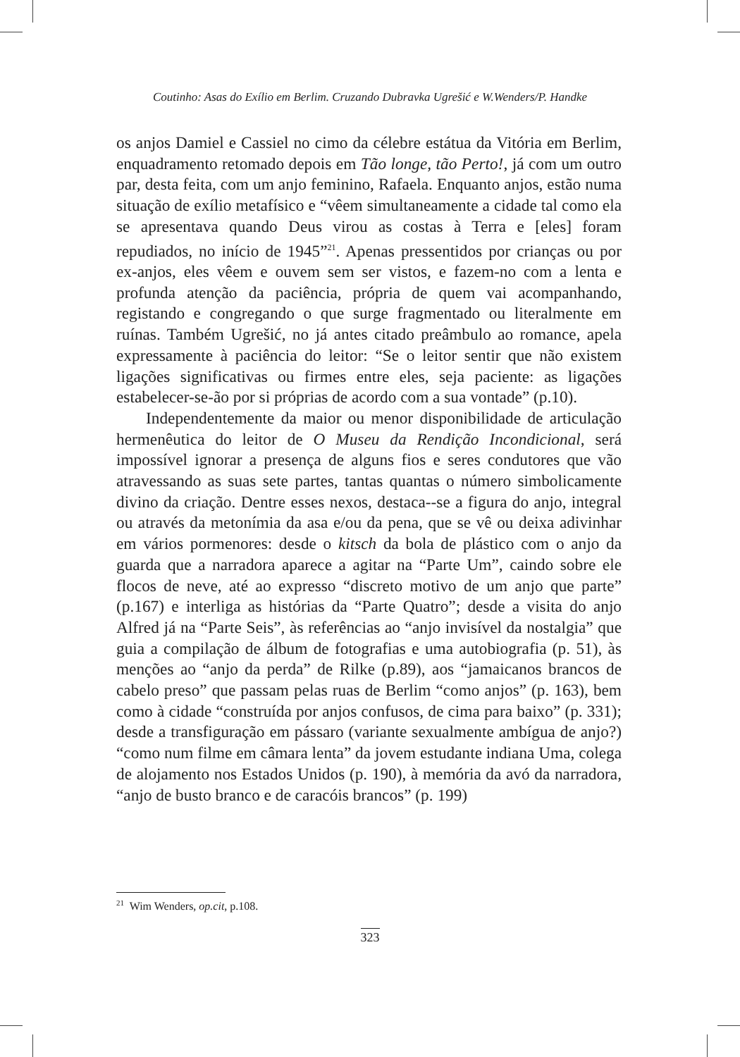Coutinho: Asas do Exílio em Berlim. Cruzando Dubravka Ugrešić e W.Wenders/P. Handke
os anjos Damiel e Cassiel no cimo da célebre estátua da Vitória em Berlim, enquadramento retomado depois em Tão longe, tão Perto!, já com um outro par, desta feita, com um anjo feminino, Rafaela. Enquanto anjos, estão numa situação de exílio metafísico e “vêem simultaneamente a cidade tal como ela se apresentava quando Deus virou as costas à Terra e [eles] foram repudiados, no início de 1945”<sup>21</sup>. Apenas pressentidos por crianças ou por ex-anjos, eles vêem e ouvem sem ser vistos, e fazem-no com a lenta e profunda atenção da paciência, própria de quem vai acompanhando, registando e congregando o que surge fragmentado ou literalmente em ruínas. Também Ugrešić, no já antes citado preâmbulo ao romance, apela expressamente à paciência do leitor: “Se o leitor sentir que não existem ligações significativas ou firmes entre eles, seja paciente: as ligações estabelecer-se-ão por si próprias de acordo com a sua vontade” (p.10).
Independentemente da maior ou menor disponibilidade de articulação hermenêutica do leitor de O Museu da Rendição Incondicional, será impossível ignorar a presença de alguns fios e seres condutores que vão atravessando as suas sete partes, tantas quantas o número simbolicamente divino da criação. Dentre esses nexos, destaca--se a figura do anjo, integral ou através da metonímia da asa e/ou da pena, que se vê ou deixa adivinhar em vários pormenores: desde o kitsch da bola de plástico com o anjo da guarda que a narradora aparece a agitar na “Parte Um”, caindo sobre ele flocos de neve, até ao expresso “discreto motivo de um anjo que parte” (p.167) e interliga as histórias da “Parte Quatro”; desde a visita do anjo Alfred já na “Parte Seis”, às referências ao “anjo invisível da nostalgia” que guia a compilação de álbum de fotografias e uma autobiografia (p. 51), às menções ao “anjo da perda” de Rilke (p.89), aos “jamaicanos brancos de cabelo preso” que passam pelas ruas de Berlim “como anjos” (p. 163), bem como à cidade “construída por anjos confusos, de cima para baixo” (p. 331); desde a transfiguração em pássaro (variante sexualmente ambígua de anjo?) “como num filme em câmara lenta” da jovem estudante indiana Uma, colega de alojamento nos Estados Unidos (p. 190), à memória da avó da narradora, “anjo de busto branco e de caracóis brancos” (p. 199)
<sup>21</sup> Wim Wenders, op.cit, p.108.
323